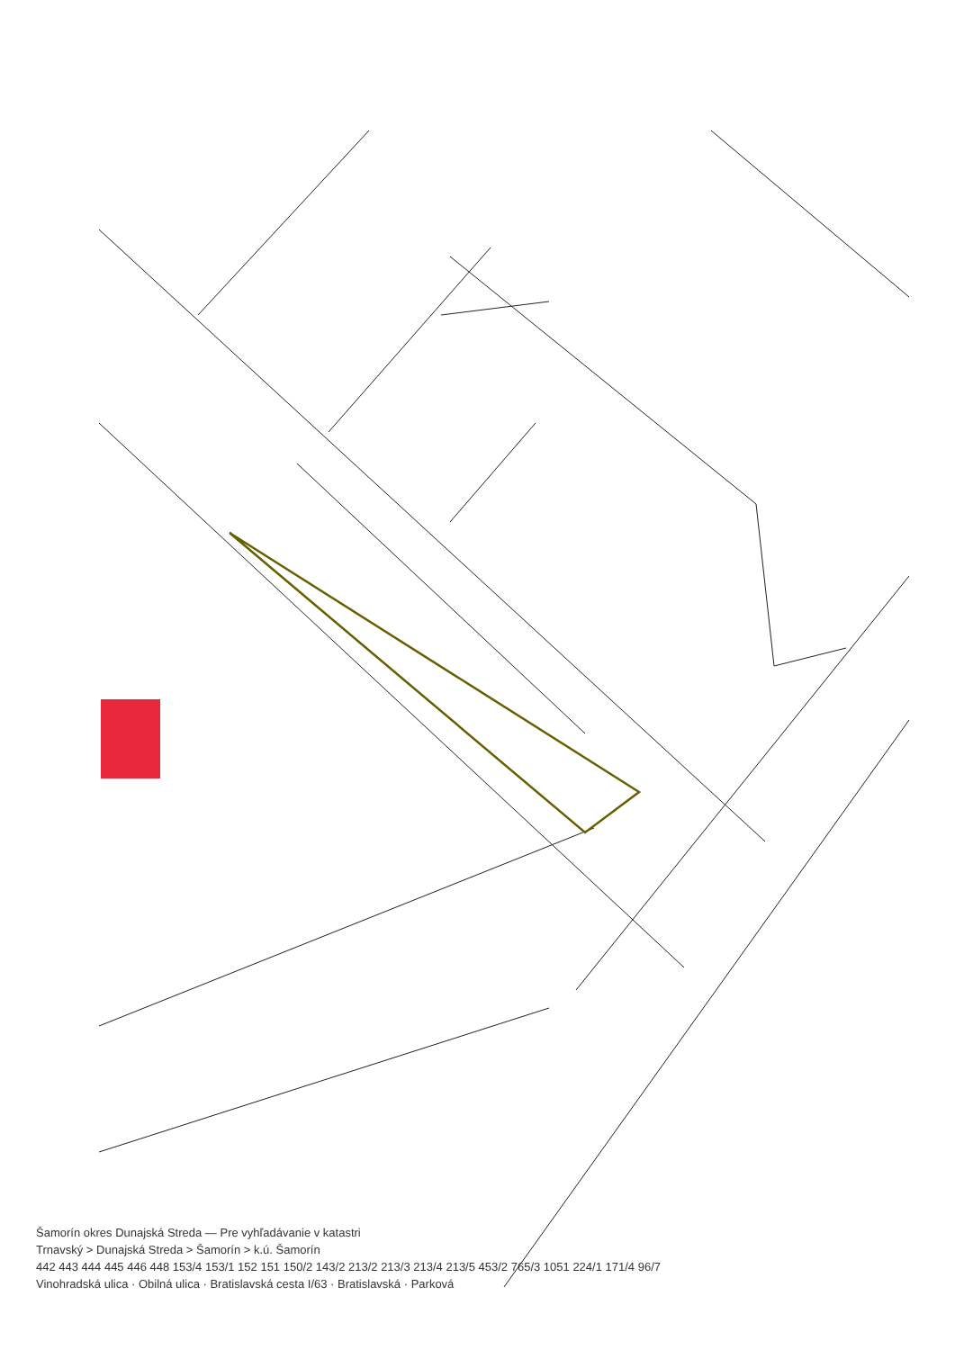Šamorín okres Dunajská Streda — Pre vyhľadávanie v katastri
Trnavský > Dunajská Streda > Šamorín > k.ú. Šamorín
442 443 444 445 446 448 153/4 153/1 152 151 150/2 143/2 213/2 213/3 213/4 213/5 453/2 765/3 1051 224/1 171/4 96/7
Vinohradská ulica · Obilná ulica · Bratislavská cesta I/63 · Bratislavská · Parková